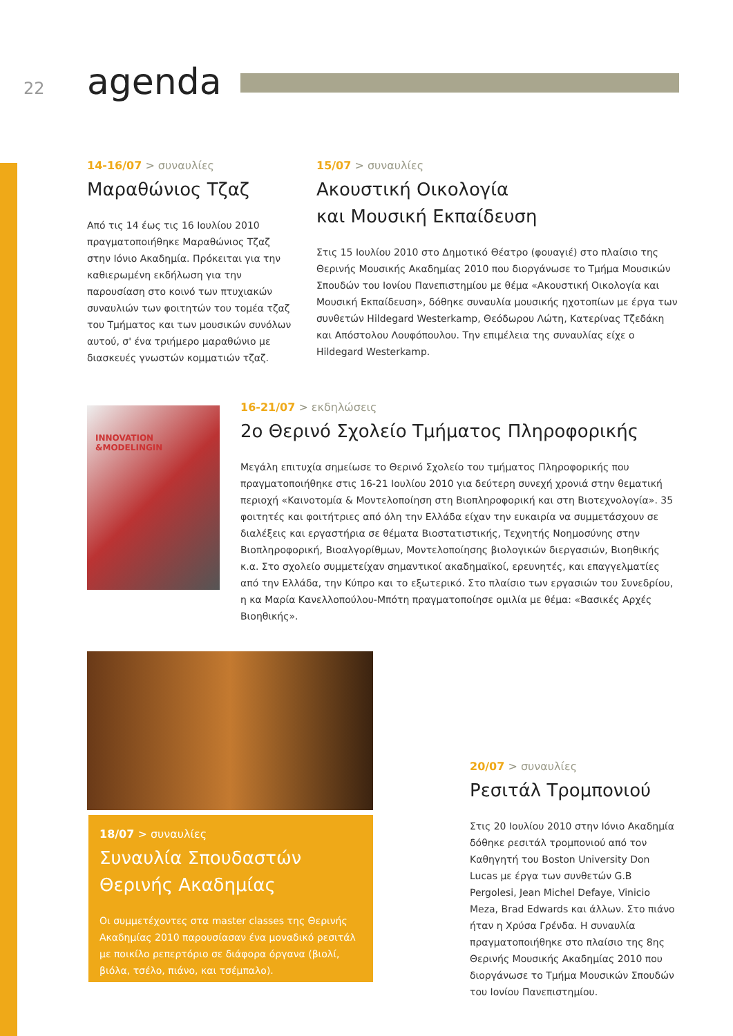22 agenda
14-16/07 > συναυλίες
Μαραθώνιος Τζαζ
Από τις 14 έως τις 16 Ιουλίου 2010 πραγματοποιήθηκε Μαραθώνιος Τζαζ στην Ιόνιο Ακαδημία. Πρόκειται για την καθιερωμένη εκδήλωση για την παρουσίαση στο κοινό των πτυχιακών συναυλιών των φοιτητών του τομέα τζαζ του Τμήματος και των μουσικών συνόλων αυτού, σ' ένα τριήμερο μαραθώνιο με διασκευές γνωστών κομματιών τζαζ.
15/07 > συναυλίες
Ακουστική Οικολογία
και Μουσική Εκπαίδευση
Στις 15 Ιουλίου 2010 στο Δημοτικό Θέατρο (φουαγιέ) στο πλαίσιο της Θερινής Μουσικής Ακαδημίας 2010 που διοργάνωσε το Τμήμα Μουσικών Σπουδών του Ιονίου Πανεπιστημίου με θέμα «Ακουστική Οικολογία και Μουσική Εκπαίδευση», δόθηκε συναυλία μουσικής ηχοτοπίων με έργα των συνθετών Hildegard Westerkamp, Θεόδωρου Λώτη, Κατερίνας Τζεδάκη και Απόστολου Λουφόπουλου. Την επιμέλεια της συναυλίας είχε ο Hildegard Westerkamp.
INNOVATION &MODELINGIN
16-21/07 > εκδηλώσεις
2ο Θερινό Σχολείο Τμήματος Πληροφορικής
Μεγάλη επιτυχία σημείωσε το Θερινό Σχολείο του τμήματος Πληροφορικής που πραγματοποιήθηκε στις 16-21 Ιουλίου 2010 για δεύτερη συνεχή χρονιά στην θεματική περιοχή «Καινοτομία & Μοντελοποίηση στη Βιοπληροφορική και στη Βιοτεχνολογία». 35 φοιτητές και φοιτήτριες από όλη την Ελλάδα είχαν την ευκαιρία να συμμετάσχουν σε διαλέξεις και εργαστήρια σε θέματα Βιοστατιστικής, Τεχνητής Νοημοσύνης στην Βιοπληροφορική, Βιοαλγορίθμων, Μοντελοποίησης βιολογικών διεργασιών, Βιοηθικής κ.α. Στο σχολείο συμμετείχαν σημαντικοί ακαδημαϊκοί, ερευνητές, και επαγγελματίες από την Ελλάδα, την Κύπρο και το εξωτερικό. Στο πλαίσιο των εργασιών του Συνεδρίου, η κα Μαρία Κανελλοπούλου-Μπότη πραγματοποίησε ομιλία με θέμα: «Βασικές Αρχές Βιοηθικής».
18/07 > συναυλίες
Συναυλία Σπουδαστών
Θερινής Ακαδημίας
Οι συμμετέχοντες στα master classes της Θερινής Ακαδημίας 2010 παρουσίασαν ένα μοναδικό ρεσιτάλ με ποικίλο ρεπερτόριο σε διάφορα όργανα (βιολί, βιόλα, τσέλο, πιάνο, και τσέμπαλο).
20/07 > συναυλίες
Ρεσιτάλ Τρομπονιού
Στις 20 Ιουλίου 2010 στην Ιόνιο Ακαδημία δόθηκε ρεσιτάλ τρομπονιού από τον Καθηγητή του Boston University Don Lucas με έργα των συνθετών G.B Pergolesi, Jean Michel Defaye, Vinicio Meza, Brad Edwards και άλλων. Στο πιάνο ήταν η Χρύσα Γρένδα. Η συναυλία πραγματοποιήθηκε στο πλαίσιο της 8ης Θερινής Μουσικής Ακαδημίας 2010 που διοργάνωσε το Τμήμα Μουσικών Σπουδών του Ιονίου Πανεπιστημίου.